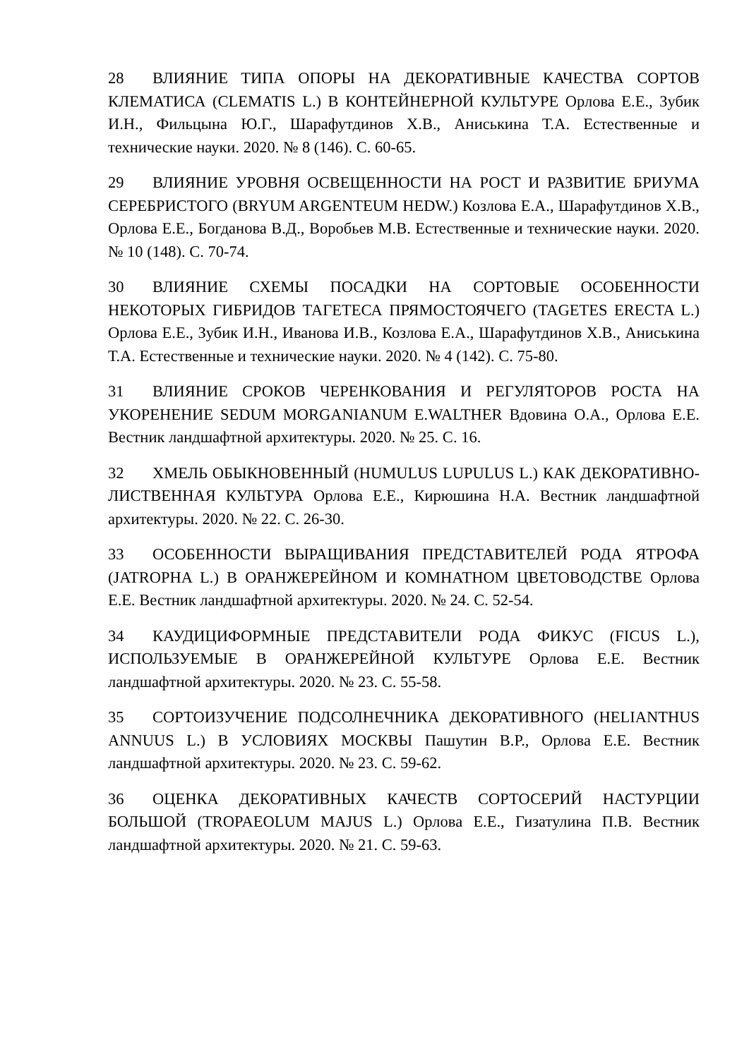28 ВЛИЯНИЕ ТИПА ОПОРЫ НА ДЕКОРАТИВНЫЕ КАЧЕСТВА СОРТОВ КЛЕМАТИСА (CLEMATIS L.) В КОНТЕЙНЕРНОЙ КУЛЬТУРЕ Орлова Е.Е., Зубик И.Н., Фильцына Ю.Г., Шарафутдинов Х.В., Аниськина Т.А. Естественные и технические науки. 2020. № 8 (146). С. 60-65.
29 ВЛИЯНИЕ УРОВНЯ ОСВЕЩЕННОСТИ НА РОСТ И РАЗВИТИЕ БРИУМА СЕРЕБРИСТОГО (BRYUM ARGENTEUM HEDW.) Козлова Е.А., Шарафутдинов Х.В., Орлова Е.Е., Богданова В.Д., Воробьев М.В. Естественные и технические науки. 2020. № 10 (148). С. 70-74.
30 ВЛИЯНИЕ СХЕМЫ ПОСАДКИ НА СОРТОВЫЕ ОСОБЕННОСТИ НЕКОТОРЫХ ГИБРИДОВ ТАГЕТЕСА ПРЯМОСТОЯЧЕГО (TAGETES ERECTA L.) Орлова Е.Е., Зубик И.Н., Иванова И.В., Козлова Е.А., Шарафутдинов Х.В., Аниськина Т.А. Естественные и технические науки. 2020. № 4 (142). С. 75-80.
31 ВЛИЯНИЕ СРОКОВ ЧЕРЕНКОВАНИЯ И РЕГУЛЯТОРОВ РОСТА НА УКОРЕНЕНИЕ SEDUM MORGANIANUM E.WALTHER Вдовина О.А., Орлова Е.Е. Вестник ландшафтной архитектуры. 2020. № 25. С. 16.
32 ХМЕЛЬ ОБЫКНОВЕННЫЙ (HUMULUS LUPULUS L.) КАК ДЕКОРАТИВНО-ЛИСТВЕННАЯ КУЛЬТУРА Орлова Е.Е., Кирюшина Н.А. Вестник ландшафтной архитектуры. 2020. № 22. С. 26-30.
33 ОСОБЕННОСТИ ВЫРАЩИВАНИЯ ПРЕДСТАВИТЕЛЕЙ РОДА ЯТРОФА (JATROPHA L.) В ОРАНЖЕРЕЙНОМ И КОМНАТНОМ ЦВЕТОВОДСТВЕ Орлова Е.Е. Вестник ландшафтной архитектуры. 2020. № 24. С. 52-54.
34 КАУДИЦИФОРМНЫЕ ПРЕДСТАВИТЕЛИ РОДА ФИКУС (FICUS L.), ИСПОЛЬЗУЕМЫЕ В ОРАНЖЕРЕЙНОЙ КУЛЬТУРЕ Орлова Е.Е. Вестник ландшафтной архитектуры. 2020. № 23. С. 55-58.
35 СОРТОИЗУЧЕНИЕ ПОДСОЛНЕЧНИКА ДЕКОРАТИВНОГО (HELIANTHUS ANNUUS L.) В УСЛОВИЯХ МОСКВЫ Пашутин В.Р., Орлова Е.Е. Вестник ландшафтной архитектуры. 2020. № 23. С. 59-62.
36 ОЦЕНКА ДЕКОРАТИВНЫХ КАЧЕСТВ СОРТОСЕРИЙ НАСТУРЦИИ БОЛЬШОЙ (TROPAEOLUM MAJUS L.) Орлова Е.Е., Гизатулина П.В. Вестник ландшафтной архитектуры. 2020. № 21. С. 59-63.